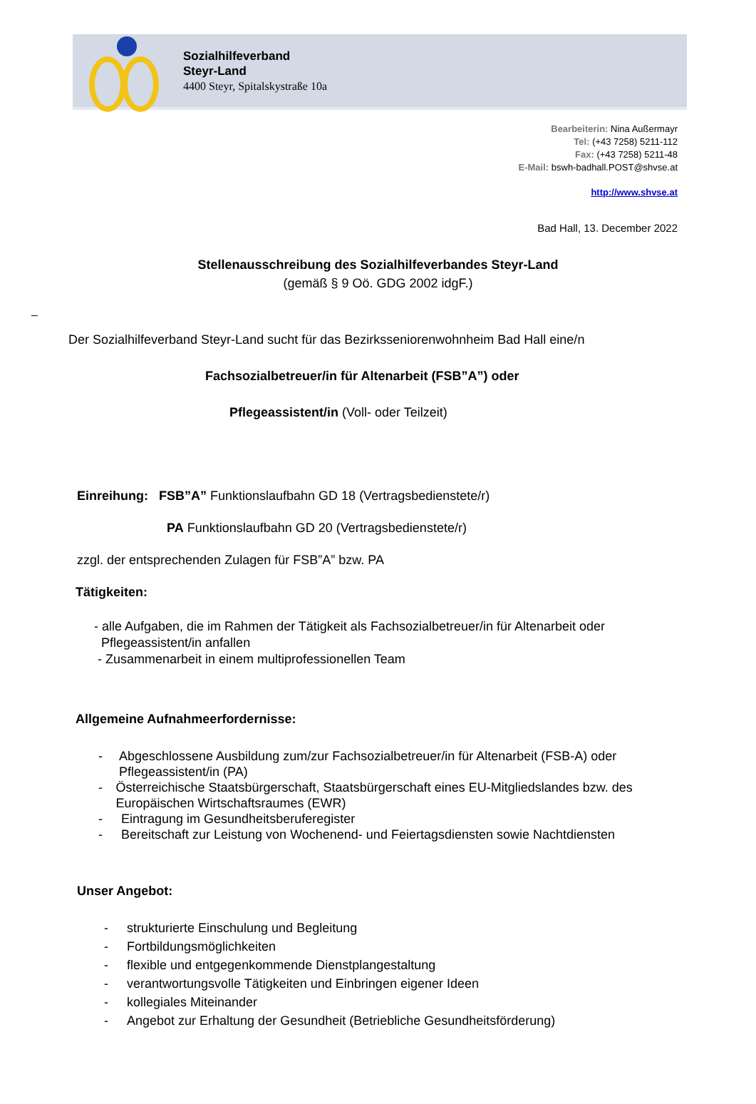Sozialhilfeverband
Steyr-Land
4400 Steyr, Spitalskystraße 10a
Bearbeiterin: Nina Außermayr
Tel: (+43 7258) 5211-112
Fax: (+43 7258) 5211-48
E-Mail: bswh-badhall.POST@shvse.at
http://www.shvse.at
Bad Hall, 13. December 2022
Stellenausschreibung des Sozialhilfeverbandes Steyr-Land
(gemäß § 9 Oö. GDG 2002 idgF.)
_
Der Sozialhilfeverband Steyr-Land sucht für das Bezirksseniorenwohnheim Bad Hall eine/n
Fachsozialbetreuer/in für Altenarbeit (FSB”A”) oder
Pflegeassistent/in (Voll- oder Teilzeit)
Einreihung: FSB”A” Funktionslaufbahn GD 18 (Vertragsbedienstete/r)
PA Funktionslaufbahn GD 20 (Vertragsbedienstete/r)
zzgl. der entsprechenden Zulagen für FSB”A” bzw. PA
Tätigkeiten:
- alle Aufgaben, die im Rahmen der Tätigkeit als Fachsozialbetreuer/in für Altenarbeit oder
Pflegeassistent/in anfallen
- Zusammenarbeit in einem multiprofessionellen Team
Allgemeine Aufnahmeerfordernisse:
- Abgeschlossene Ausbildung zum/zur Fachsozialbetreuer/in für Altenarbeit (FSB-A) oder Pflegeassistent/in (PA)
- Österreichische Staatsbürgerschaft, Staatsbürgerschaft eines EU-Mitgliedslandes bzw. des Europäischen Wirtschaftsraumes (EWR)
- Eintragung im Gesundheitsberuferegister
- Bereitschaft zur Leistung von Wochenend- und Feiertagsdiensten sowie Nachtdiensten
Unser Angebot:
- strukturierte Einschulung und Begleitung
- Fortbildungsmöglichkeiten
- flexible und entgegenkommende Dienstplangestaltung
- verantwortungsvolle Tätigkeiten und Einbringen eigener Ideen
- kollegiales Miteinander
- Angebot zur Erhaltung der Gesundheit (Betriebliche Gesundheitsförderung)